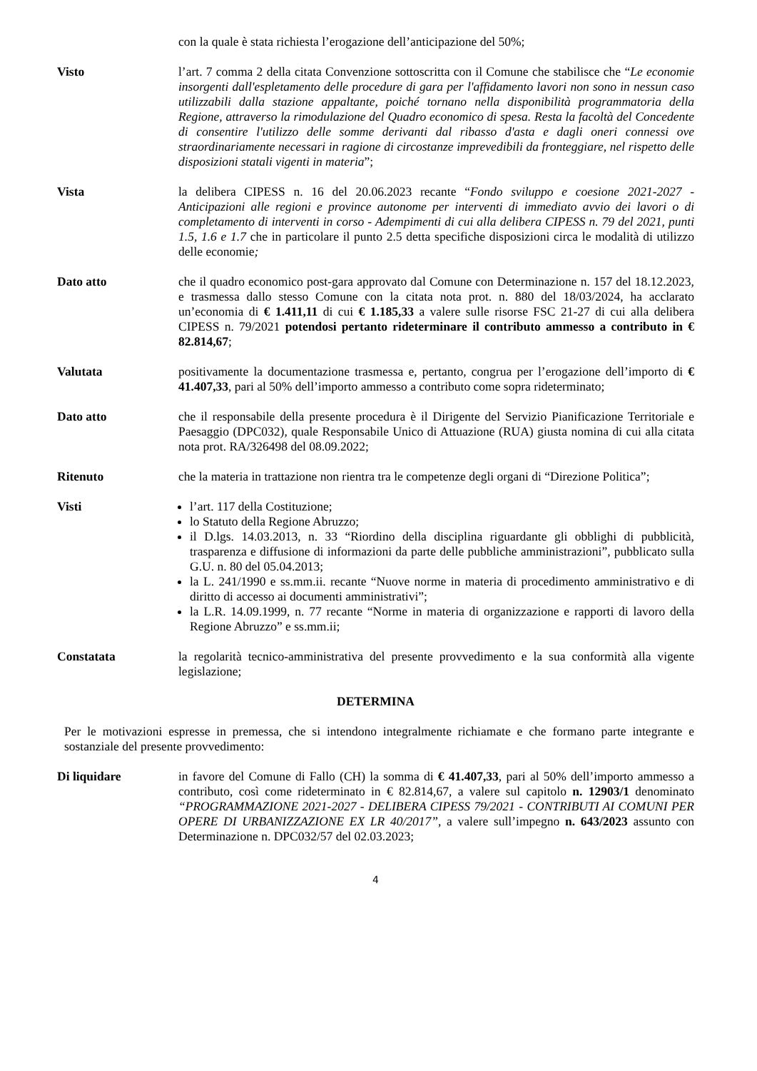con la quale è stata richiesta l’erogazione dell’anticipazione del 50%;
Visto l’art. 7 comma 2 della citata Convenzione sottoscritta con il Comune che stabilisce che “Le economie insorgenti dall'espletamento delle procedure di gara per l'affidamento lavori non sono in nessun caso utilizzabili dalla stazione appaltante, poiché tornano nella disponibilità programmatoria della Regione, attraverso la rimodulazione del Quadro economico di spesa. Resta la facoltà del Concedente di consentire l'utilizzo delle somme derivanti dal ribasso d'asta e dagli oneri connessi ove straordinariamente necessari in ragione di circostanze imprevedibili da fronteggiare, nel rispetto delle disposizioni statali vigenti in materia”;
Vista la delibera CIPESS n. 16 del 20.06.2023 recante “Fondo sviluppo e coesione 2021-2027 - Anticipazioni alle regioni e province autonome per interventi di immediato avvio dei lavori o di completamento di interventi in corso - Adempimenti di cui alla delibera CIPESS n. 79 del 2021, punti 1.5, 1.6 e 1.7 che in particolare il punto 2.5 detta specifiche disposizioni circa le modalità di utilizzo delle economie;
Dato atto che il quadro economico post-gara approvato dal Comune con Determinazione n. 157 del 18.12.2023, e trasmessa dallo stesso Comune con la citata nota prot. n. 880 del 18/03/2024, ha acclarato un’economia di € 1.411,11 di cui € 1.185,33 a valere sulle risorse FSC 21-27 di cui alla delibera CIPESS n. 79/2021 potendosi pertanto rideterminare il contributo ammesso a contributo in € 82.814,67;
Valutata positivamente la documentazione trasmessa e, pertanto, congrua per l’erogazione dell’importo di € 41.407,33, pari al 50% dell’importo ammesso a contributo come sopra rideterminato;
Dato atto che il responsabile della presente procedura è il Dirigente del Servizio Pianificazione Territoriale e Paesaggio (DPC032), quale Responsabile Unico di Attuazione (RUA) giusta nomina di cui alla citata nota prot. RA/326498 del 08.09.2022;
Ritenuto che la materia in trattazione non rientra tra le competenze degli organi di “Direzione Politica”;
Visti l’art. 117 della Costituzione;
lo Statuto della Regione Abruzzo;
il D.lgs. 14.03.2013, n. 33 “Riordino della disciplina riguardante gli obblighi di pubblicità, trasparenza e diffusione di informazioni da parte delle pubbliche amministrazioni”, pubblicato sulla G.U. n. 80 del 05.04.2013;
la L. 241/1990 e ss.mm.ii. recante “Nuove norme in materia di procedimento amministrativo e di diritto di accesso ai documenti amministrativi”;
la L.R. 14.09.1999, n. 77 recante “Norme in materia di organizzazione e rapporti di lavoro della Regione Abruzzo” e ss.mm.ii;
Constatata la regolarità tecnico-amministrativa del presente provvedimento e la sua conformità alla vigente legislazione;
DETERMINA
Per le motivazioni espresse in premessa, che si intendono integralmente richiamate e che formano parte integrante e sostanziale del presente provvedimento:
Di liquidare in favore del Comune di Fallo (CH) la somma di € 41.407,33, pari al 50% dell’importo ammesso a contributo, così come rideterminato in € 82.814,67, a valere sul capitolo n. 12903/1 denominato “PROGRAMMAZIONE 2021-2027 - DELIBERA CIPESS 79/2021 - CONTRIBUTI AI COMUNI PER OPERE DI URBANIZZAZIONE EX LR 40/2017”, a valere sull’impegno n. 643/2023 assunto con Determinazione n. DPC032/57 del 02.03.2023;
4